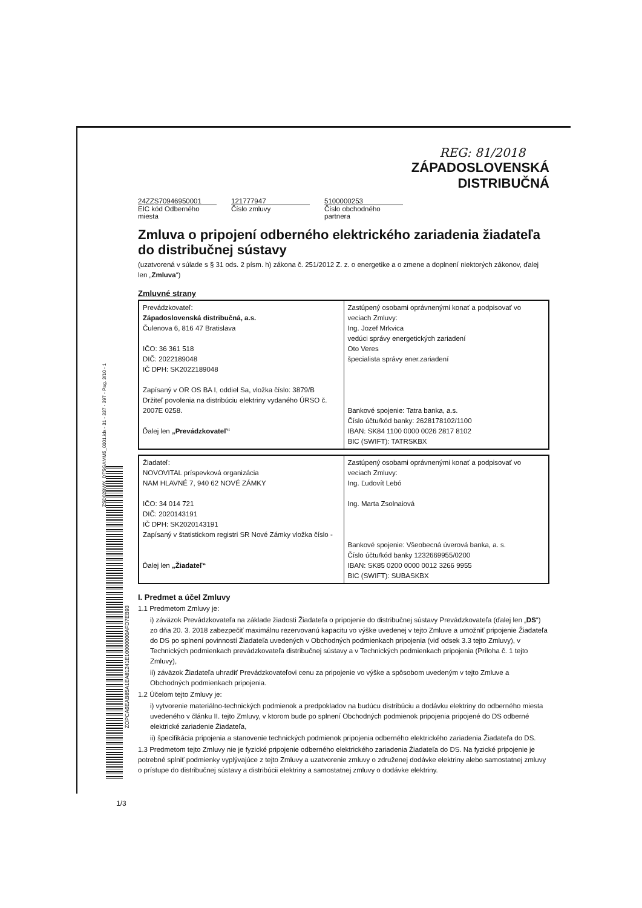ZSD02BWX_DTSGAMM5_0001.idx - 31 - 337 - 397 - Pag. 3/10 - 1
ZOPCA6EAB85A1EA81241E10000000AFD7EB93
REG: 81/2018
ZÁPADOSLOVENSKÁ
DISTRIBUČNÁ
24ZZS70946950001
EIC kód Odberného miesta
121777947
Číslo zmluvy
5100000253
Číslo obchodného partnera
Zmluva o pripojení odberného elektrického zariadenia žiadateľa do distribučnej sústavy
(uzatvorená v súlade s § 31 ods. 2 písm. h) zákona č. 251/2012 Z. z. o energetike a o zmene a doplnení niektorých zákonov, ďalej len „Zmluva“)
Zmluvné strany
| Prevádzkovateľ: Západoslovenská distribučná, a.s. Čulenova 6, 816 47 Bratislava IČO: 36 361 518 DIČ: 2022189048 IČ DPH: SK2022189048 Zapísaný v OR OS BA I, oddiel Sa, vložka číslo: 3879/B Držiteľ povolenia na distribúciu elektriny vydaného ÚRSO č. 2007E 0258. Ďalej len „Prevádzkovateľ“ | Zastúpený osobami oprávnenými konať a podpisovať vo veciach Zmluvy: Ing. Jozef Mrkvica vedúci správy energetických zariadení Oto Veres špecialista správy ener.zariadení Bankové spojenie: Tatra banka, a.s. Číslo účtu/kód banky: 2628178102/1100 IBAN: SK84 1100 0000 0026 2817 8102 BIC (SWIFT): TATRSKBX |
| Žiadateľ: NOVOVITAL príspevková organizácia NAM HLAVNÉ 7, 940 62 NOVÉ ZÁMKY IČO: 34 014 721 DIČ: 2020143191 IČ DPH: SK2020143191 Zapísaný v štatistickom registri SR Nové Zámky vložka číslo - Ďalej len „Žiadateľ“ | Zastúpený osobami oprávnenými konať a podpisovať vo veciach Zmluvy: Ing. Ľudovít Lebó Ing. Marta Zsolnaiová Bankové spojenie: Všeobecná úverová banka, a. s. Číslo účtu/kód banky 1232669955/0200 IBAN: SK85 0200 0000 0012 3266 9955 BIC (SWIFT): SUBASKBX |
I. Predmet a účel Zmluvy
1.1 Predmetom Zmluvy je:
i) záväzok Prevádzkovateľa na základe žiadosti Žiadateľa o pripojenie do distribučnej sústavy Prevádzkovateľa (ďalej len „DS“) zo dňa 20. 3. 2018 zabezpečiť maximálnu rezervovanú kapacitu vo výške uvedenej v tejto Zmluve a umožniť pripojenie Žiadateľa do DS po splnení povinností Žiadateľa uvedených v Obchodných podmienkach pripojenia (viď odsek 3.3 tejto Zmluvy), v Technických podmienkach prevádzkovateľa distribučnej sústavy a v Technických podmienkach pripojenia (Príloha č. 1 tejto Zmluvy),
ii) záväzok Žiadateľa uhradiť Prevádzkovateľovi cenu za pripojenie vo výške a spôsobom uvedeným v tejto Zmluve a Obchodných podmienkach pripojenia.
1.2 Účelom tejto Zmluvy je:
i) vytvorenie materiálno-technických podmienok a predpokladov na budúcu distribúciu a dodávku elektriny do odberného miesta uvedeného v článku II. tejto Zmluvy, v ktorom bude po splnení Obchodných podmienok pripojenia pripojené do DS odberné elektrické zariadenie Žiadateľa,
ii) špecifikácia pripojenia a stanovenie technických podmienok pripojenia odberného elektrického zariadenia Žiadateľa do DS.
1.3 Predmetom tejto Zmluvy nie je fyzické pripojenie odberného elektrického zariadenia Žiadateľa do DS. Na fyzické pripojenie je potrebné splniť podmienky vyplývajúce z tejto Zmluvy a uzatvorenie zmluvy o združenej dodávke elektriny alebo samostatnej zmluvy o prístupe do distribučnej sústavy a distribúcii elektriny a samostatnej zmluvy o dodávke elektriny.
1/3